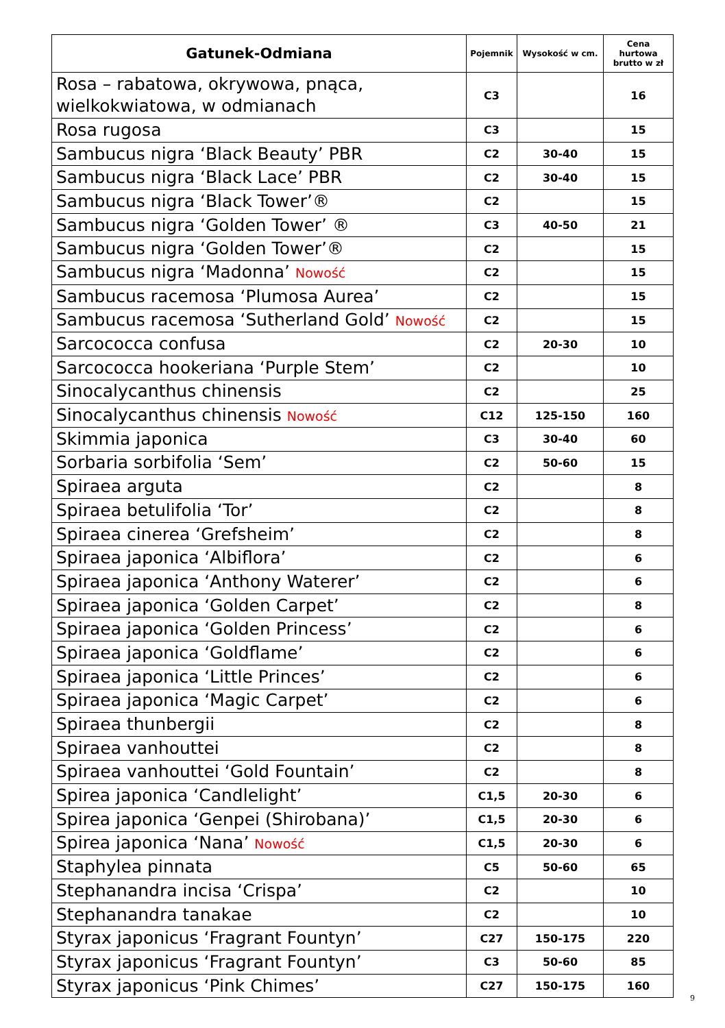| Gatunek-Odmiana | Pojemnik | Wysokość w cm. | Cena hurtowa brutto w zł |
| --- | --- | --- | --- |
| Rosa – rabatowa, okrywowa, pnąca, wielkokwiatowa, w odmianach | C3 | | 16 |
| Rosa rugosa | C3 | | 15 |
| Sambucus nigra ‘Black Beauty’ PBR | C2 | 30-40 | 15 |
| Sambucus nigra ‘Black Lace’ PBR | C2 | 30-40 | 15 |
| Sambucus nigra ‘Black Tower’® | C2 | | 15 |
| Sambucus nigra ‘Golden Tower’ ® | C3 | 40-50 | 21 |
| Sambucus nigra ‘Golden Tower’® | C2 | | 15 |
| Sambucus nigra ‘Madonna’ Nowość | C2 | | 15 |
| Sambucus racemosa ‘Plumosa Aurea’ | C2 | | 15 |
| Sambucus racemosa ‘Sutherland Gold’ Nowość | C2 | | 15 |
| Sarcococca confusa | C2 | 20-30 | 10 |
| Sarcococca hookeriana ‘Purple Stem’ | C2 | | 10 |
| Sinocalycanthus chinensis | C2 | | 25 |
| Sinocalycanthus chinensis Nowość | C12 | 125-150 | 160 |
| Skimmia japonica | C3 | 30-40 | 60 |
| Sorbaria sorbifolia ‘Sem’ | C2 | 50-60 | 15 |
| Spiraea arguta | C2 | | 8 |
| Spiraea betulifolia ‘Tor’ | C2 | | 8 |
| Spiraea cinerea ‘Grefsheim’ | C2 | | 8 |
| Spiraea japonica ‘Albiflora’ | C2 | | 6 |
| Spiraea japonica ‘Anthony Waterer’ | C2 | | 6 |
| Spiraea japonica ‘Golden Carpet’ | C2 | | 8 |
| Spiraea japonica ‘Golden Princess’ | C2 | | 6 |
| Spiraea japonica ‘Goldflame’ | C2 | | 6 |
| Spiraea japonica ‘Little Princes’ | C2 | | 6 |
| Spiraea japonica ‘Magic Carpet’ | C2 | | 6 |
| Spiraea thunbergii | C2 | | 8 |
| Spiraea vanhouttei | C2 | | 8 |
| Spiraea vanhouttei ‘Gold Fountain’ | C2 | | 8 |
| Spirea japonica ‘Candlelight’ | C1,5 | 20-30 | 6 |
| Spirea japonica ‘Genpei (Shirobana)’ | C1,5 | 20-30 | 6 |
| Spirea japonica ‘Nana’ Nowość | C1,5 | 20-30 | 6 |
| Staphylea pinnata | C5 | 50-60 | 65 |
| Stephanandra incisa ‘Crispa’ | C2 | | 10 |
| Stephanandra tanakae | C2 | | 10 |
| Styrax japonicus ‘Fragrant Fountyn’ | C27 | 150-175 | 220 |
| Styrax japonicus ‘Fragrant Fountyn’ | C3 | 50-60 | 85 |
| Styrax japonicus ‘Pink Chimes’ | C27 | 150-175 | 160 |
9